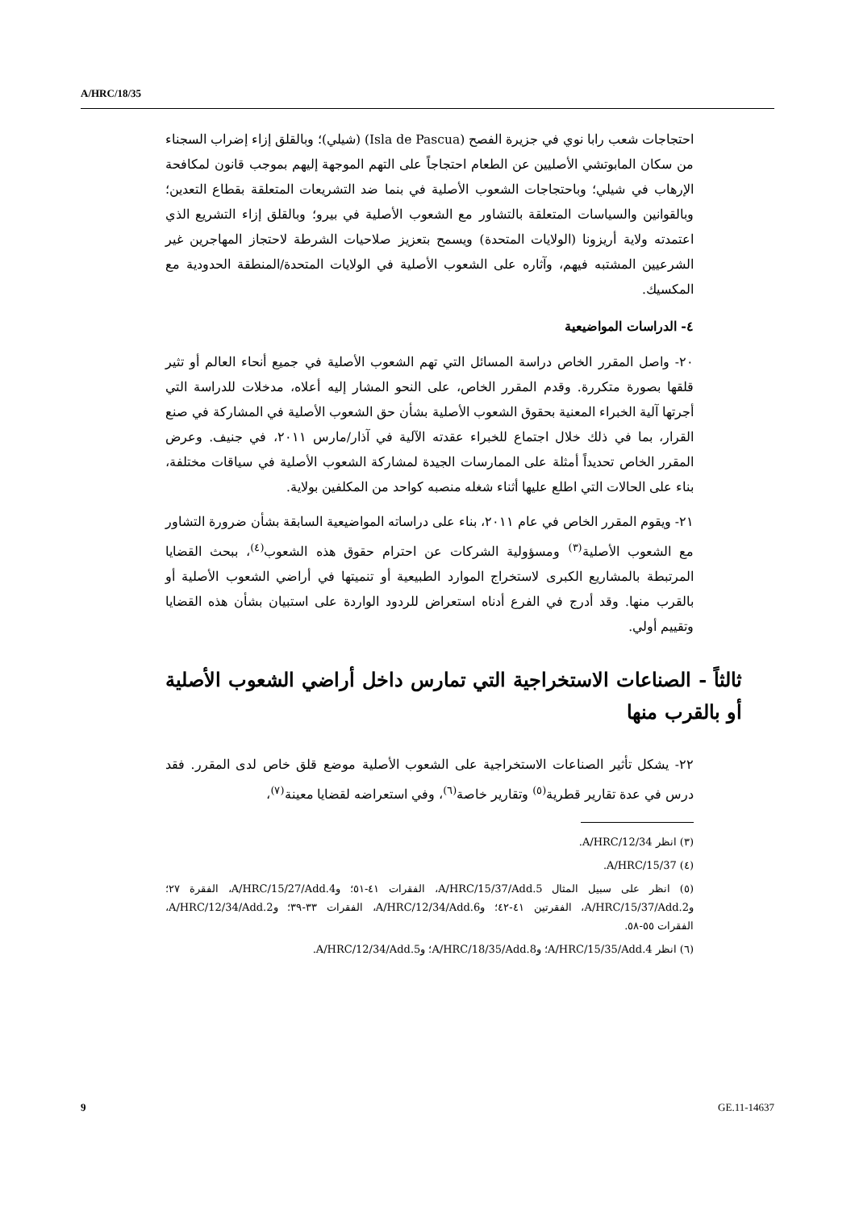A/HRC/18/35
احتجاجات شعب رابا نوي في جزيرة الفصح (Isla de Pascua) (شيلي)؛ وبالقلق إزاء إضراب السجناء من سكان المابوتشي الأصليين عن الطعام احتجاجاً على التهم الموجهة إليهم بموجب قانون لمكافحة الإرهاب في شيلي؛ وباحتجاجات الشعوب الأصلية في بنما ضد التشريعات المتعلقة بقطاع التعدين؛ وبالقوانين والسياسات المتعلقة بالتشاور مع الشعوب الأصلية في بيرو؛ وبالقلق إزاء التشريع الذي اعتمدته ولاية أريزونا (الولايات المتحدة) ويسمح بتعزيز صلاحيات الشرطة لاحتجاز المهاجرين غير الشرعيين المشتبه فيهم، وآثاره على الشعوب الأصلية في الولايات المتحدة/المنطقة الحدودية مع المكسيك.
٤- الدراسات المواضيعية
٢٠- واصل المقرر الخاص دراسة المسائل التي تهم الشعوب الأصلية في جميع أنحاء العالم أو تثير قلقها بصورة متكررة. وقدم المقرر الخاص، على النحو المشار إليه أعلاه، مدخلات للدراسة التي أجرتها آلية الخبراء المعنية بحقوق الشعوب الأصلية بشأن حق الشعوب الأصلية في المشاركة في صنع القرار، بما في ذلك خلال اجتماع للخبراء عقدته الآلية في آذار/مارس ٢٠١١، في جنيف. وعرض المقرر الخاص تحديداً أمثلة على الممارسات الجيدة لمشاركة الشعوب الأصلية في سياقات مختلفة، بناء على الحالات التي اطلع عليها أثناء شغله منصبه كواحد من المكلفين بولاية.
٢١- ويقوم المقرر الخاص في عام ٢٠١١، بناء على دراساته المواضيعية السابقة بشأن ضرورة التشاور مع الشعوب الأصلية<sup>(٣)</sup> ومسؤولية الشركات عن احترام حقوق هذه الشعوب<sup>(٤)</sup>، ببحث القضايا المرتبطة بالمشاريع الكبرى لاستخراج الموارد الطبيعية أو تنميتها في أراضي الشعوب الأصلية أو بالقرب منها. وقد أدرج في الفرع أدناه استعراض للردود الواردة على استبيان بشأن هذه القضايا وتقييم أولي.
ثالثاً - الصناعات الاستخراجية التي تمارس داخل أراضي الشعوب الأصلية أو بالقرب منها
٢٢- يشكل تأثير الصناعات الاستخراجية على الشعوب الأصلية موضع قلق خاص لدى المقرر. فقد درس في عدة تقارير قطرية<sup>(٥)</sup> وتقارير خاصة<sup>(٦)</sup>، وفي استعراضه لقضايا معينة<sup>(٧)</sup>،
(٣) انظر A/HRC/12/34.
(٤) A/HRC/15/37.
(٥) انظر على سبيل المثال A/HRC/15/37/Add.5، الفقرات ٤١-٥١؛ وA/HRC/15/27/Add.4، الفقرة ٢٧؛ وA/HRC/15/37/Add.2، الفقرتين ٤١-٤٢؛ وA/HRC/12/34/Add.6، الفقرات ٣٣-٣٩؛ وA/HRC/12/34/Add.2، الفقرات ٥٥-٥٨.
(٦) انظر A/HRC/15/35/Add.4؛ وA/HRC/18/35/Add.8؛ وA/HRC/12/34/Add.5.
9 GE.11-14637